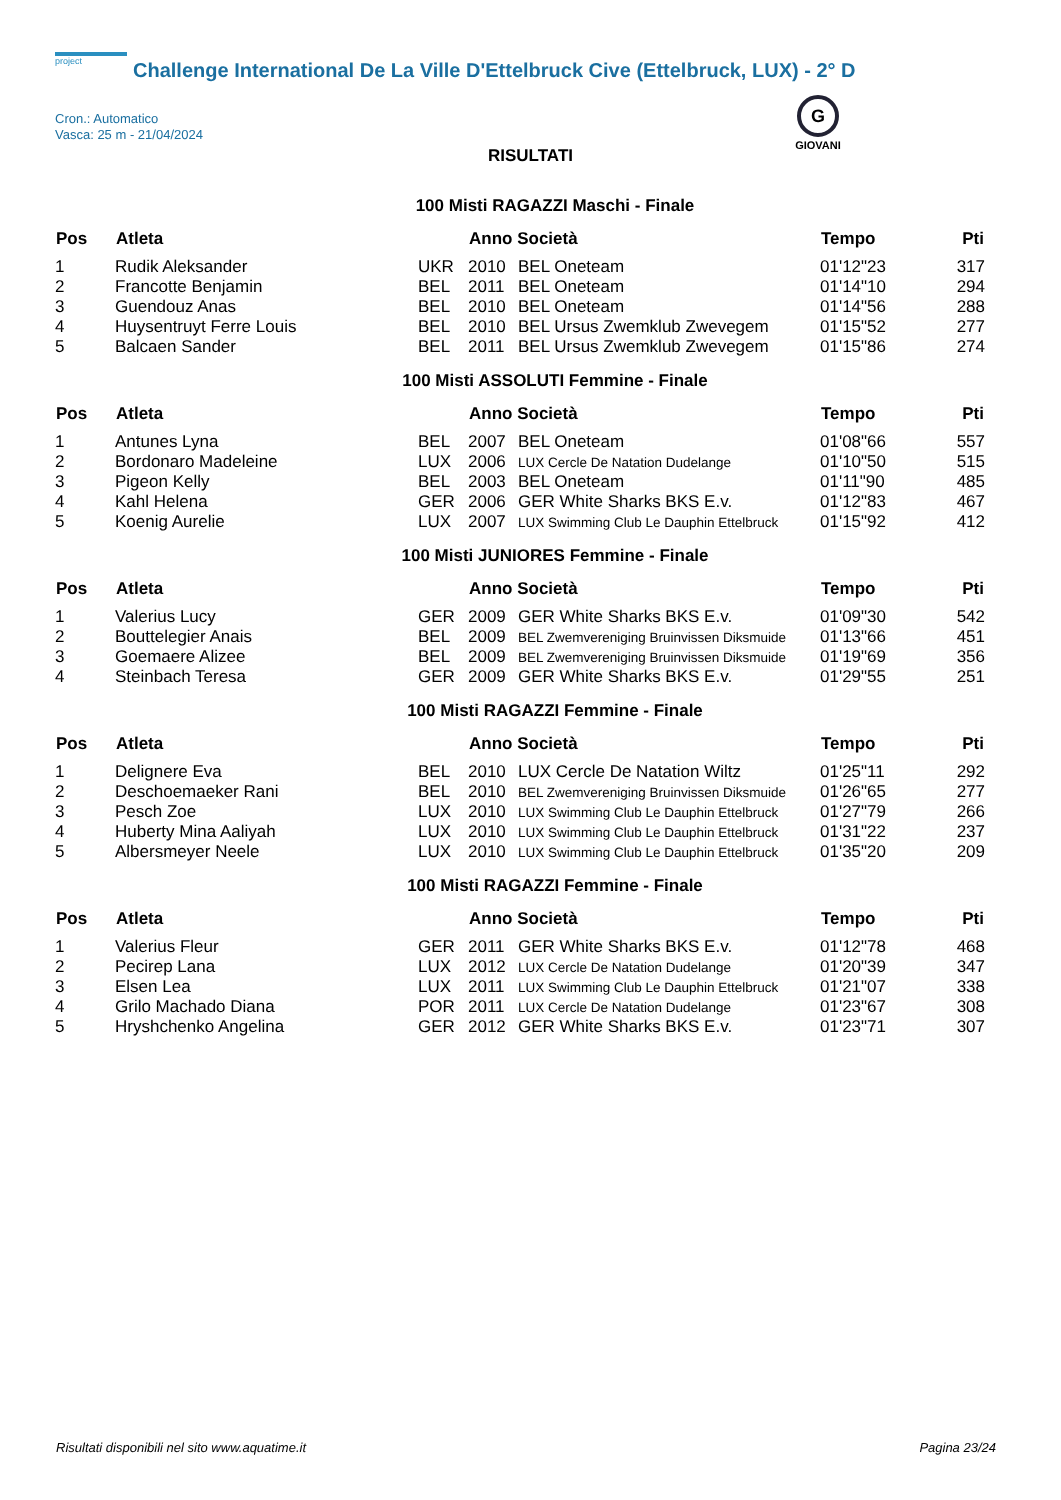project Challenge International De La Ville D'Ettelbruck Cive (Ettelbruck, LUX) - 2° D
Cron.: Automatico
Vasca: 25 m - 21/04/2024
G
GIOVANI
RISULTATI
100 Misti RAGAZZI Maschi - Finale
| Pos | Atleta | | Anno Società | | Tempo | Pti |
| --- | --- | --- | --- | --- | --- | --- |
| 1 | Rudik Aleksander | UKR | 2010 | BEL Oneteam | 01'12"23 | 317 |
| 2 | Francotte Benjamin | BEL | 2011 | BEL Oneteam | 01'14"10 | 294 |
| 3 | Guendouz Anas | BEL | 2010 | BEL Oneteam | 01'14"56 | 288 |
| 4 | Huysentruyt Ferre Louis | BEL | 2010 | BEL Ursus Zwemklub Zwevegem | 01'15"52 | 277 |
| 5 | Balcaen Sander | BEL | 2011 | BEL Ursus Zwemklub Zwevegem | 01'15"86 | 274 |
100 Misti ASSOLUTI Femmine - Finale
| Pos | Atleta | | Anno Società | | Tempo | Pti |
| --- | --- | --- | --- | --- | --- | --- |
| 1 | Antunes Lyna | BEL | 2007 | BEL Oneteam | 01'08"66 | 557 |
| 2 | Bordonaro Madeleine | LUX | 2006 | LUX Cercle De Natation Dudelange | 01'10"50 | 515 |
| 3 | Pigeon Kelly | BEL | 2003 | BEL Oneteam | 01'11"90 | 485 |
| 4 | Kahl Helena | GER | 2006 | GER White Sharks BKS E.v. | 01'12"83 | 467 |
| 5 | Koenig Aurelie | LUX | 2007 | LUX Swimming Club Le Dauphin Ettelbruck | 01'15"92 | 412 |
100 Misti JUNIORES Femmine - Finale
| Pos | Atleta | | Anno Società | | Tempo | Pti |
| --- | --- | --- | --- | --- | --- | --- |
| 1 | Valerius Lucy | GER | 2009 | GER White Sharks BKS E.v. | 01'09"30 | 542 |
| 2 | Bouttelegier Anais | BEL | 2009 | BEL Zwemvereniging Bruinvissen Diksmuide | 01'13"66 | 451 |
| 3 | Goemaere Alizee | BEL | 2009 | BEL Zwemvereniging Bruinvissen Diksmuide | 01'19"69 | 356 |
| 4 | Steinbach Teresa | GER | 2009 | GER White Sharks BKS E.v. | 01'29"55 | 251 |
100 Misti RAGAZZI Femmine - Finale
| Pos | Atleta | | Anno Società | | Tempo | Pti |
| --- | --- | --- | --- | --- | --- | --- |
| 1 | Delignere Eva | BEL | 2010 | LUX Cercle De Natation Wiltz | 01'25"11 | 292 |
| 2 | Deschoemaeker Rani | BEL | 2010 | BEL Zwemvereniging Bruinvissen Diksmuide | 01'26"65 | 277 |
| 3 | Pesch Zoe | LUX | 2010 | LUX Swimming Club Le Dauphin Ettelbruck | 01'27"79 | 266 |
| 4 | Huberty Mina Aaliyah | LUX | 2010 | LUX Swimming Club Le Dauphin Ettelbruck | 01'31"22 | 237 |
| 5 | Albersmeyer Neele | LUX | 2010 | LUX Swimming Club Le Dauphin Ettelbruck | 01'35"20 | 209 |
100 Misti RAGAZZI Femmine - Finale
| Pos | Atleta | | Anno Società | | Tempo | Pti |
| --- | --- | --- | --- | --- | --- | --- |
| 1 | Valerius Fleur | GER | 2011 | GER White Sharks BKS E.v. | 01'12"78 | 468 |
| 2 | Pecirep Lana | LUX | 2012 | LUX Cercle De Natation Dudelange | 01'20"39 | 347 |
| 3 | Elsen Lea | LUX | 2011 | LUX Swimming Club Le Dauphin Ettelbruck | 01'21"07 | 338 |
| 4 | Grilo Machado Diana | POR | 2011 | LUX Cercle De Natation Dudelange | 01'23"67 | 308 |
| 5 | Hryshchenko Angelina | GER | 2012 | GER White Sharks BKS E.v. | 01'23"71 | 307 |
Risultati disponibili nel sito www.aquatime.it Pagina 23/24